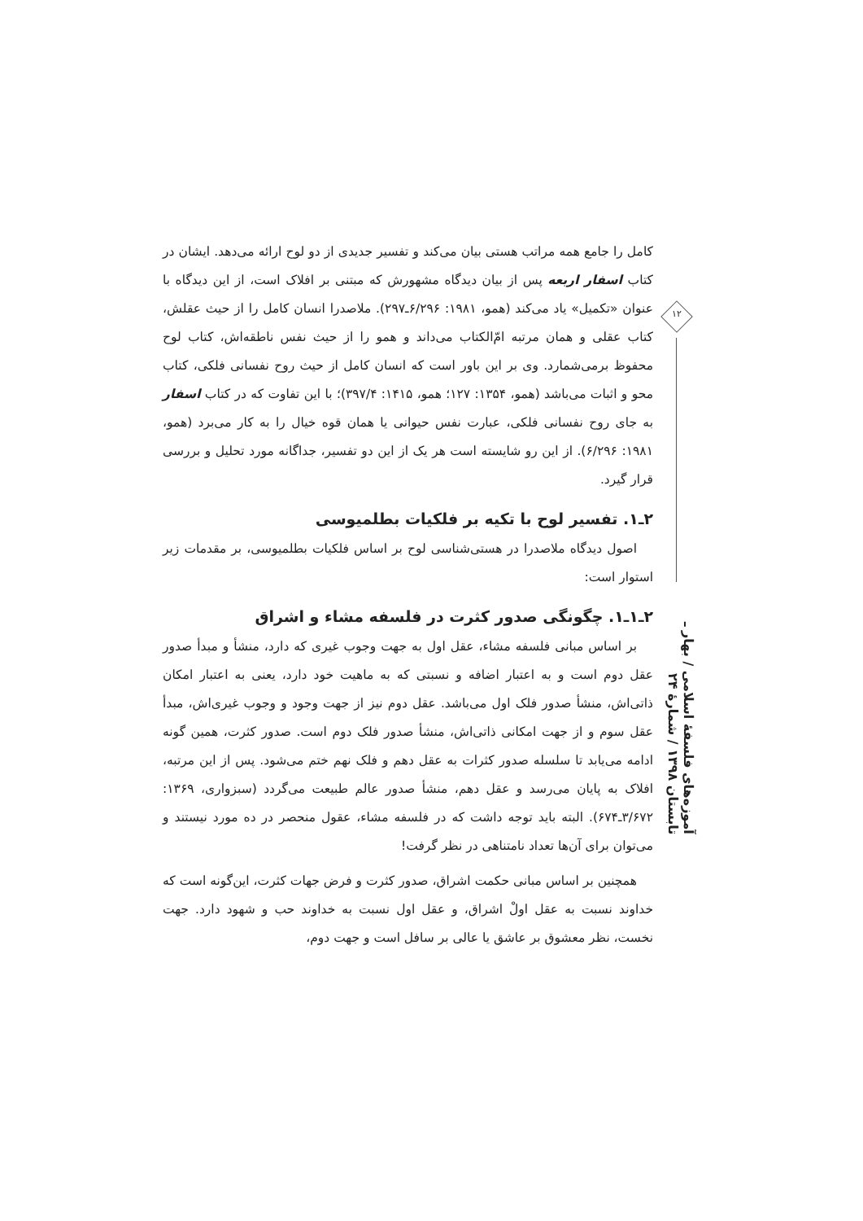کامل را جامع همه مراتب هستی بیان می‌کند و تفسیر جدیدی از دو لوح ارائه می‌دهد. ایشان در کتاب اسفار اربعه پس از بیان دیدگاه مشهورش که مبتنی بر افلاک است، از این دیدگاه با عنوان «تکمیل» یاد می‌کند (همو، ۱۹۸۱: ۶/۲۹۶ـ۲۹۷). ملاصدرا انسان کامل را از حیث عقلش، کتاب عقلی و همان مرتبه امّ‌الکتاب می‌داند و همو را از حیث نفس ناطقه‌اش، کتاب لوح محفوظ برمی‌شمارد. وی بر این باور است که انسان کامل از حیث روح نفسانی فلکی، کتاب محو و اثبات می‌باشد (همو، ۱۳۵۴: ۱۲۷؛ همو، ۱۴۱۵: ۳۹۷/۴)؛ با این تفاوت که در کتاب اسفار به جای روح نفسانی فلکی، عبارت نفس حیوانی یا همان قوه خیال را به کار می‌برد (همو، ۱۹۸۱: ۶/۲۹۶). از این رو شایسته است هر یک از این دو تفسیر، جداگانه مورد تحلیل و بررسی قرار گیرد.
۲ـ۱. تفسیر لوح با تکیه بر فلکیات بطلمیوسی
اصول دیدگاه ملاصدرا در هستی‌شناسی لوح بر اساس فلکیات بطلمیوسی، بر مقدمات زیر استوار است:
۲ـ۱ـ۱. چگونگی صدور کثرت در فلسفه مشاء و اشراق
بر اساس مبانی فلسفه مشاء، عقل اول به جهت وجوب غیری که دارد، منشأ و مبدأ صدور عقل دوم است و به اعتبار اضافه و نسبتی که به ماهیت خود دارد، یعنی به اعتبار امکان ذاتی‌اش، منشأ صدور فلک اول می‌باشد. عقل دوم نیز از جهت وجود و وجوب غیری‌اش، مبدأ عقل سوم و از جهت امکانی ذاتی‌اش، منشأ صدور فلک دوم است. صدور کثرت، همین گونه ادامه می‌یابد تا سلسله صدور کثرات به عقل دهم و فلک نهم ختم می‌شود. پس از این مرتبه، افلاک به پایان می‌رسد و عقل دهم، منشأ صدور عالم طبیعت می‌گردد (سبزواری، ۱۳۶۹: ۳/۶۷۲ـ۶۷۴). البته باید توجه داشت که در فلسفه مشاء، عقول منحصر در ده مورد نیستند و می‌توان برای آن‌ها تعداد نامتناهی در نظر گرفت!
همچنین بر اساس مبانی حکمت اشراق، صدور کثرت و فرض جهات کثرت، این‌گونه است که خداوند نسبت به عقل اولْ اشراق، و عقل اول نسبت به خداوند حب و شهود دارد. جهت نخست، نظر معشوق بر عاشق یا عالی بر سافل است و جهت دوم،
۱۲
آموزه‌های فلسفهٔ اسلامی / بهار ـ تابستان ۱۳۹۸ / شمارهٔ ۲۴